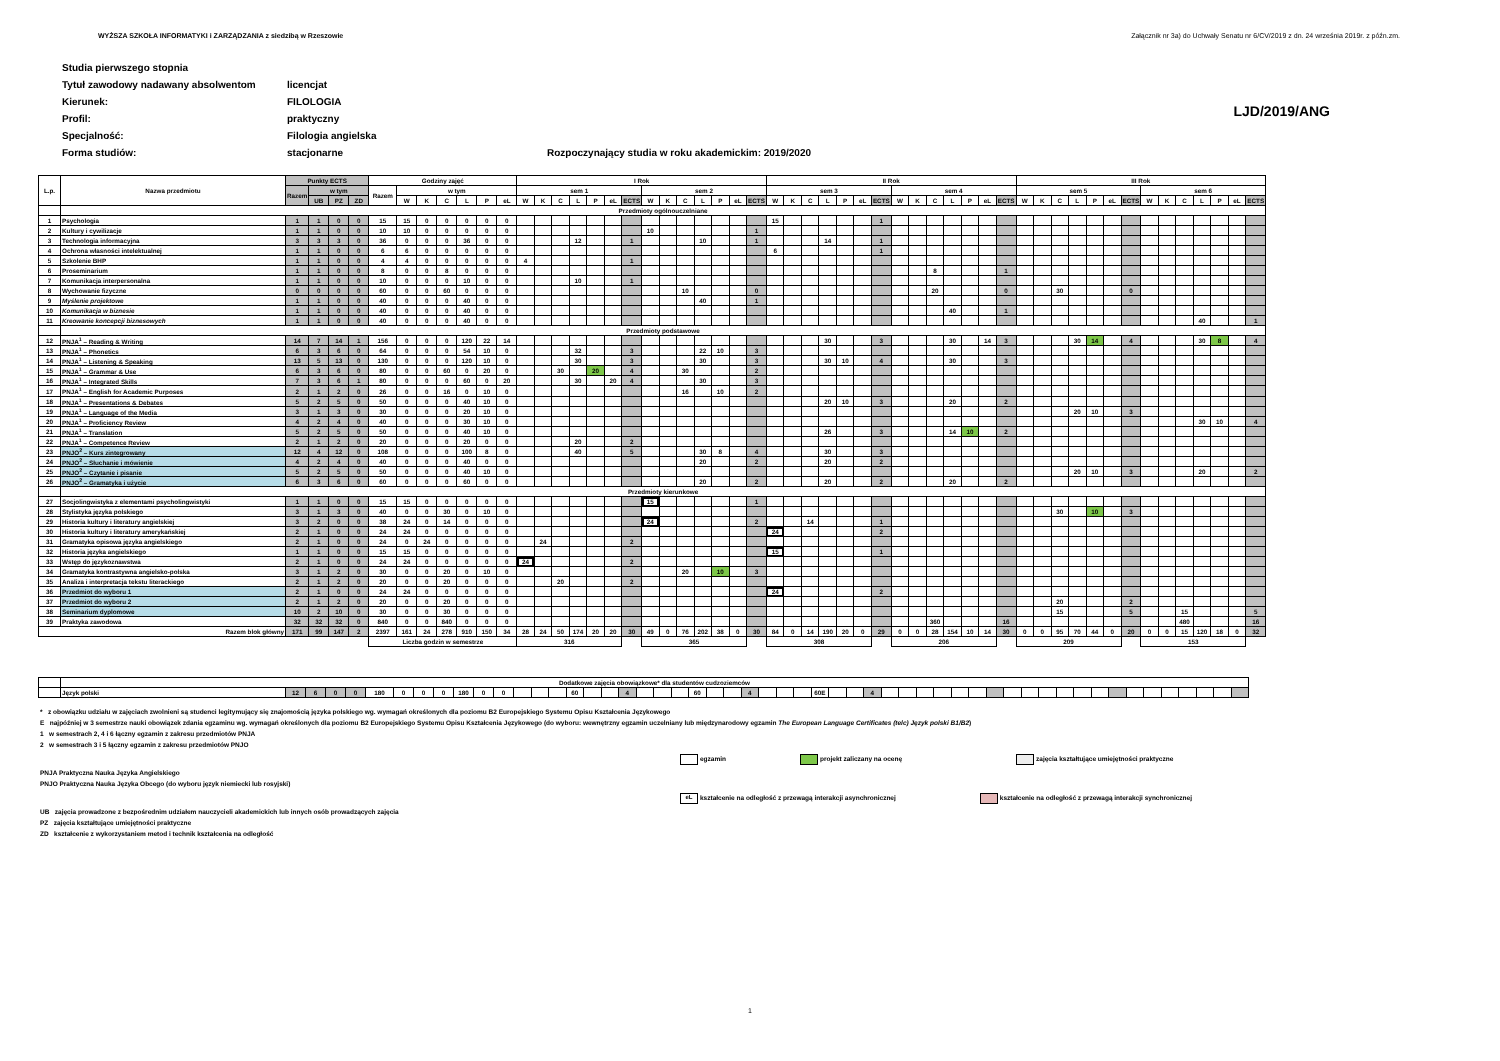WYŻSZA SZKOŁA INFORMATYKI i ZARZĄDZANIA z siedzibą w Rzeszowie Załącznik nr 3a) do Uchwały Senatu nr 6/CV/2019 z dn. 24 września 2019r. z późn.zm.
| Studia pierwszego stopnia | | |
| Tytuł zawodowy nadawany absolwentom | licencjat | |
| Kierunek: | FILOLOGIA | |
| Profil: | praktyczny | |
| Specjalność: | Filologia angielska | |
| Forma studiów: | stacjonarne | Rozpoczynający studia w roku akademickim: 2019/2020 |
LJD/2019/ANG
| L.p. | Nazwa przedmiotu | Punkty ECTS | | | | Godziny zajęć | | | | | | | I Rok | | | | | | | | | | | | | | II Rok | | | | | | | | | | | | | | III Rok | | | | | | | | | | | | | |
| --- | --- | --- | --- | --- | --- | --- | --- | --- | --- | --- | --- | --- | --- | --- | --- | --- | --- | --- | --- | --- | --- | --- | --- | --- | --- | --- | --- | --- | --- | --- | --- | --- | --- | --- | --- | --- | --- | --- | --- | --- | --- | --- | --- | --- | --- | --- | --- | --- | --- | --- | --- | --- | --- | --- |
| | | Razem | w tym | | | Razem | w tym | | | | | | sem 1 | | | | | | | sem 2 | | | | | | | sem 3 | | | | | | | sem 4 | | | | | | | sem 5 | | | | | | | sem 6 | | | | | | |
| | | | UB | PZ | ZD | | W | K | C | L | P | eL | W | K | C | L | P | eL | ECTS | W | K | C | L | P | eL | ECTS | W | K | C | L | P | eL | ECTS | W | K | C | L | P | eL | ECTS | W | K | C | L | P | eL | ECTS | W | K | C | L | P | eL | ECTS |
| | Przedmioty ogólnouczelniane | | | | | | | | | | | | | | | | | | | | | | | | | | | | | | | | | | | | | | | | | | | | | | | | | | | | | |
| 1 | Psychologia | 1 | 1 | 0 | 0 | 15 | 15 | 0 | 0 | 0 | 0 | 0 | | | | | | | | | | | | | | | 15 | | | | | | 1 | | | | | | | | | | | | | | | | | | | | | |
| 2 | Kultury i cywilizacje | 1 | 1 | 0 | 0 | 10 | 10 | 0 | 0 | 0 | 0 | 0 | | | | | | | | 10 | | | | | | 1 | | | | | | | | | | | | | | | | | | | | | | | | | | | | |
| 3 | Technologia informacyjna | 3 | 3 | 3 | 0 | 36 | 0 | 0 | 0 | 36 | 0 | 0 | | | | 12 | | | 1 | | | | 10 | | | 1 | | | | 14 | | | 1 | | | | | | | | | | | | | | | | | | | | | |
| 4 | Ochrona własności intelektualnej | 1 | 1 | 0 | 0 | 6 | 6 | 0 | 0 | 0 | 0 | 0 | | | | | | | | | | | | | | | 6 | | | | | | 1 | | | | | | | | | | | | | | | | | | | | | |
| 5 | Szkolenie BHP | 1 | 1 | 0 | 0 | 4 | 4 | 0 | 0 | 0 | 0 | 0 | 4 | | | | | | 1 | | | | | | | | | | | | | | | | | | | | | | | | | | | | | | | | | | | |
| 6 | Proseminarium | 1 | 1 | 0 | 0 | 8 | 0 | 0 | 8 | 0 | 0 | 0 | | | | | | | | | | | | | | | | | | | | | | | | 8 | | | | 1 | | | | | | | | | | | | | | |
| 7 | Komunikacja interpersonalna | 1 | 1 | 0 | 0 | 10 | 0 | 0 | 0 | 10 | 0 | 0 | | | | 10 | | | 1 | | | | | | | | | | | | | | | | | | | | | | | | | | | | | | | | | | | |
| 8 | Wychowanie fizyczne | 0 | 0 | 0 | 0 | 60 | 0 | 0 | 60 | 0 | 0 | 0 | | | | | | | | | | 10 | | | | 0 | | | | | | | | | | 20 | | | | 0 | | | 30 | | | | 0 | | | | | | | |
| 9 | Myślenie projektowe | 1 | 1 | 0 | 0 | 40 | 0 | 0 | 0 | 40 | 0 | 0 | | | | | | | | | | | 40 | | | 1 | | | | | | | | | | | | | | | | | | | | | | | | | | | | |
| 10 | Komunikacja w biznesie | 1 | 1 | 0 | 0 | 40 | 0 | 0 | 0 | 40 | 0 | 0 | | | | | | | | | | | | | | | | | | | | | | | | | 40 | | | 1 | | | | | | | | | | | | | | |
| 11 | Kreowanie koncepcji biznesowych | 1 | 1 | 0 | 0 | 40 | 0 | 0 | 0 | 40 | 0 | 0 | | | | | | | | | | | | | | | | | | | | | | | | | | | | | | | | | | | | | | | 40 | | | 1 |
| | Przedmioty podstawowe | | | | | | | | | | | | | | | | | | | | | | | | | | | | | | | | | | | | | | | | | | | | | | | | | | | | | |
| 12 | PNJA<sup>1</sup> – Reading & Writing | 14 | 7 | 14 | 1 | 156 | 0 | 0 | 0 | 120 | 22 | 14 | | | | | | | | | | | | | | | | | | 30 | | | 3 | | | | 30 | | 14 | 3 | | | | 30 | 14 | | 4 | | | | 30 | 8 | | 4 |
| 13 | PNJA<sup>1</sup> – Phonetics | 6 | 3 | 6 | 0 | 64 | 0 | 0 | 0 | 54 | 10 | 0 | | | | 32 | | | 3 | | | | 22 | 10 | | 3 | | | | | | | | | | | | | | | | | | | | | | | | | | | | |
| 14 | PNJA<sup>1</sup> – Listening & Speaking | 13 | 5 | 13 | 0 | 130 | 0 | 0 | 0 | 120 | 10 | 0 | | | | 30 | | | 3 | | | | 30 | | | 3 | | | | 30 | 10 | | 4 | | | | 30 | | | 3 | | | | | | | | | | | | | | |
| 15 | PNJA<sup>1</sup> – Grammar & Use | 6 | 3 | 6 | 0 | 80 | 0 | 0 | 60 | 0 | 20 | 0 | | | 30 | | 20 | | 4 | | | 30 | | | | 2 | | | | | | | | | | | | | | | | | | | | | | | | | | | | |
| 16 | PNJA<sup>1</sup> – Integrated Skills | 7 | 3 | 6 | 1 | 80 | 0 | 0 | 0 | 60 | 0 | 20 | | | | 30 | | 20 | 4 | | | | 30 | | | 3 | | | | | | | | | | | | | | | | | | | | | | | | | | | | |
| 17 | PNJA<sup>1</sup> – English for Academic Purposes | 2 | 1 | 2 | 0 | 26 | 0 | 0 | 16 | 0 | 10 | 0 | | | | | | | | | | 16 | | 10 | | 2 | | | | | | | | | | | | | | | | | | | | | | | | | | | | |
| 18 | PNJA<sup>1</sup> – Presentations & Debates | 5 | 2 | 5 | 0 | 50 | 0 | 0 | 0 | 40 | 10 | 0 | | | | | | | | | | | | | | | | | | 20 | 10 | | 3 | | | | 20 | | | 2 | | | | | | | | | | | | | | |
| 19 | PNJA<sup>1</sup> – Language of the Media | 3 | 1 | 3 | 0 | 30 | 0 | 0 | 0 | 20 | 10 | 0 | | | | | | | | | | | | | | | | | | | | | | | | | | | | | | | | 20 | 10 | | 3 | | | | | | | |
| 20 | PNJA<sup>1</sup> – Proficiency Review | 4 | 2 | 4 | 0 | 40 | 0 | 0 | 0 | 30 | 10 | 0 | | | | | | | | | | | | | | | | | | | | | | | | | | | | | | | | | | | | | | | 30 | 10 | | 4 |
| 21 | PNJA<sup>1</sup> – Translation | 5 | 2 | 5 | 0 | 50 | 0 | 0 | 0 | 40 | 10 | 0 | | | | | | | | | | | | | | | | | | 26 | | | 3 | | | | 14 | 10 | | 2 | | | | | | | | | | | | | | |
| 22 | PNJA<sup>1</sup> – Competence Review | 2 | 1 | 2 | 0 | 20 | 0 | 0 | 0 | 20 | 0 | 0 | | | | 20 | | | 2 | | | | | | | | | | | | | | | | | | | | | | | | | | | | | | | | | | | |
| 23 | PNJO<sup>2</sup> – Kurs zintegrowany | 12 | 4 | 12 | 0 | 108 | 0 | 0 | 0 | 100 | 8 | 0 | | | | 40 | | | 5 | | | | 30 | 8 | | 4 | | | | 30 | | | 3 | | | | | | | | | | | | | | | | | | | | | |
| 24 | PNJO<sup>2</sup> – Słuchanie i mówienie | 4 | 2 | 4 | 0 | 40 | 0 | 0 | 0 | 40 | 0 | 0 | | | | | | | | | | | 20 | | | 2 | | | | 20 | | | 2 | | | | | | | | | | | | | | | | | | | | | |
| 25 | PNJO<sup>2</sup> – Czytanie i pisanie | 5 | 2 | 5 | 0 | 50 | 0 | 0 | 0 | 40 | 10 | 0 | | | | | | | | | | | | | | | | | | | | | | | | | | | | | | | | 20 | 10 | | 3 | | | | 20 | | | 2 |
| 26 | PNJO<sup>2</sup> – Gramatyka i użycie | 6 | 3 | 6 | 0 | 60 | 0 | 0 | 0 | 60 | 0 | 0 | | | | | | | | | | | 20 | | | 2 | | | | 20 | | | 2 | | | | 20 | | | 2 | | | | | | | | | | | | | | |
| | Przedmioty kierunkowe | | | | | | | | | | | | | | | | | | | | | | | | | | | | | | | | | | | | | | | | | | | | | | | | | | | | | |
| 27 | Socjolingwistyka z elementami psycholingwistyki | 1 | 1 | 0 | 0 | 15 | 15 | 0 | 0 | 0 | 0 | 0 | | | | | | | | 15 | | | | | | 1 | | | | | | | | | | | | | | | | | | | | | | | | | | | | |
| 28 | Stylistyka języka polskiego | 3 | 1 | 3 | 0 | 40 | 0 | 0 | 30 | 0 | 10 | 0 | | | | | | | | | | | | | | | | | | | | | | | | | | | | | | | 30 | | 10 | | 3 | | | | | | | |
| 29 | Historia kultury i literatury angielskiej | 3 | 2 | 0 | 0 | 38 | 24 | 0 | 14 | 0 | 0 | 0 | | | | | | | | 24 | | | | | | 2 | | | 14 | | | | 1 | | | | | | | | | | | | | | | | | | | | | |
| 30 | Historia kultury i literatury amerykańskiej | 2 | 1 | 0 | 0 | 24 | 24 | 0 | 0 | 0 | 0 | 0 | | | | | | | | | | | | | | | 24 | | | | | | 2 | | | | | | | | | | | | | | | | | | | | | |
| 31 | Gramatyka opisowa języka angielskiego | 2 | 1 | 0 | 0 | 24 | 0 | 24 | 0 | 0 | 0 | 0 | | 24 | | | | | 2 | | | | | | | | | | | | | | | | | | | | | | | | | | | | | | | | | | | |
| 32 | Historia języka angielskiego | 1 | 1 | 0 | 0 | 15 | 15 | 0 | 0 | 0 | 0 | 0 | | | | | | | | | | | | | | | 15 | | | | | | 1 | | | | | | | | | | | | | | | | | | | | | |
| 33 | Wstęp do językoznawstwa | 2 | 1 | 0 | 0 | 24 | 24 | 0 | 0 | 0 | 0 | 0 | 24 | | | | | | 2 | | | | | | | | | | | | | | | | | | | | | | | | | | | | | | | | | | | |
| 34 | Gramatyka kontrastywna angielsko-polska | 3 | 1 | 2 | 0 | 30 | 0 | 0 | 20 | 0 | 10 | 0 | | | | | | | | | | 20 | | 10 | | 3 | | | | | | | | | | | | | | | | | | | | | | | | | | | | |
| 35 | Analiza i interpretacja tekstu literackiego | 2 | 1 | 2 | 0 | 20 | 0 | 0 | 20 | 0 | 0 | 0 | | | 20 | | | | 2 | | | | | | | | | | | | | | | | | | | | | | | | | | | | | | | | | | | |
| 36 | Przedmiot do wyboru 1 | 2 | 1 | 0 | 0 | 24 | 24 | 0 | 0 | 0 | 0 | 0 | | | | | | | | | | | | | | | 24 | | | | | | 2 | | | | | | | | | | | | | | | | | | | | | |
| 37 | Przedmiot do wyboru 2 | 2 | 1 | 2 | 0 | 20 | 0 | 0 | 20 | 0 | 0 | 0 | | | | | | | | | | | | | | | | | | | | | | | | | | | | | | | 20 | | | | 2 | | | | | | | |
| 38 | Seminarium dyplomowe | 10 | 2 | 10 | 0 | 30 | 0 | 0 | 30 | 0 | 0 | 0 | | | | | | | | | | | | | | | | | | | | | | | | | | | | | | | 15 | | | | 5 | | | 15 | | | | 5 |
| 39 | Praktyka zawodowa | 32 | 32 | 32 | 0 | 840 | 0 | 0 | 840 | 0 | 0 | 0 | | | | | | | | | | | | | | | | | | | | | | | | 360 | | | | 16 | | | | | | | | | | 480 | | | | 16 |
| Razem blok główny | | 171 | 99 | 147 | 2 | 2397 | 161 | 24 | 278 | 910 | 150 | 34 | 28 | 24 | 50 | 174 | 20 | 20 | 30 | 49 | 0 | 76 | 202 | 38 | 0 | 30 | 84 | 0 | 14 | 190 | 20 | 0 | 29 | 0 | 0 | 28 | 154 | 10 | 14 | 30 | 0 | 0 | 95 | 70 | 44 | 0 | 20 | 0 | 0 | 15 | 120 | 18 | 0 | 32 |
| | | | | | | Liczba godzin w semestrze | | | | | | | 316 | | | | | | | 365 | | | | | | | 308 | | | | | | | 206 | | | | | | | 209 | | | | | | | 153 | | | | | | |
| | Dodatkowe zajęcia obowiązkowe* dla studentów cudzoziemców | | | | | | | | | | | | | | | | | | | | | | | | | | | | | | | | | | | | | | | | | | | | | | | | | | | | | |
| | Język polski | 12 | 6 | 0 | 0 | 180 | 0 | 0 | 0 | 180 | 0 | 0 | | | | 60 | | | 4 | | | | 60 | | | 4 | | | | 60E | | | 4 | | | | | | | | | | | | | | | | | | | | | |
* z obowiązku udziału w zajęciach zwolnieni są studenci legitymujący się znajomością języka polskiego wg. wymagań określonych dla poziomu B2 Europejskiego Systemu Opisu Kształcenia Językowego
E najpóźniej w 3 semestrze nauki obowiązek zdania egzaminu wg. wymagań określonych dla poziomu B2 Europejskiego Systemu Opisu Kształcenia Językowego (do wyboru: wewnętrzny egzamin uczelniany lub międzynarodowy egzamin The European Language Certificates (telc) Język polski B1/B2)
1 w semestrach 2, 4 i 6 łączny egzamin z zakresu przedmiotów PNJA
2 w semestrach 3 i 5 łączny egzamin z zakresu przedmiotów PNJO
egzamin projekt zaliczany na ocenę zajęcia kształtujące umiejętności praktyczne
PNJA Praktyczna Nauka Języka Angielskiego
PNJO Praktyczna Nauka Języka Obcego (do wyboru język niemiecki lub rosyjski)
eL kształcenie na odległość z przewagą interakcji asynchronicznej kształcenie na odległość z przewagą interakcji synchronicznej
UB zajęcia prowadzone z bezpośrednim udziałem nauczycieli akademickich lub innych osób prowadzących zajęcia
PZ zajęcia kształtujące umiejętności praktyczne
ZD kształcenie z wykorzystaniem metod i technik kształcenia na odległość
1